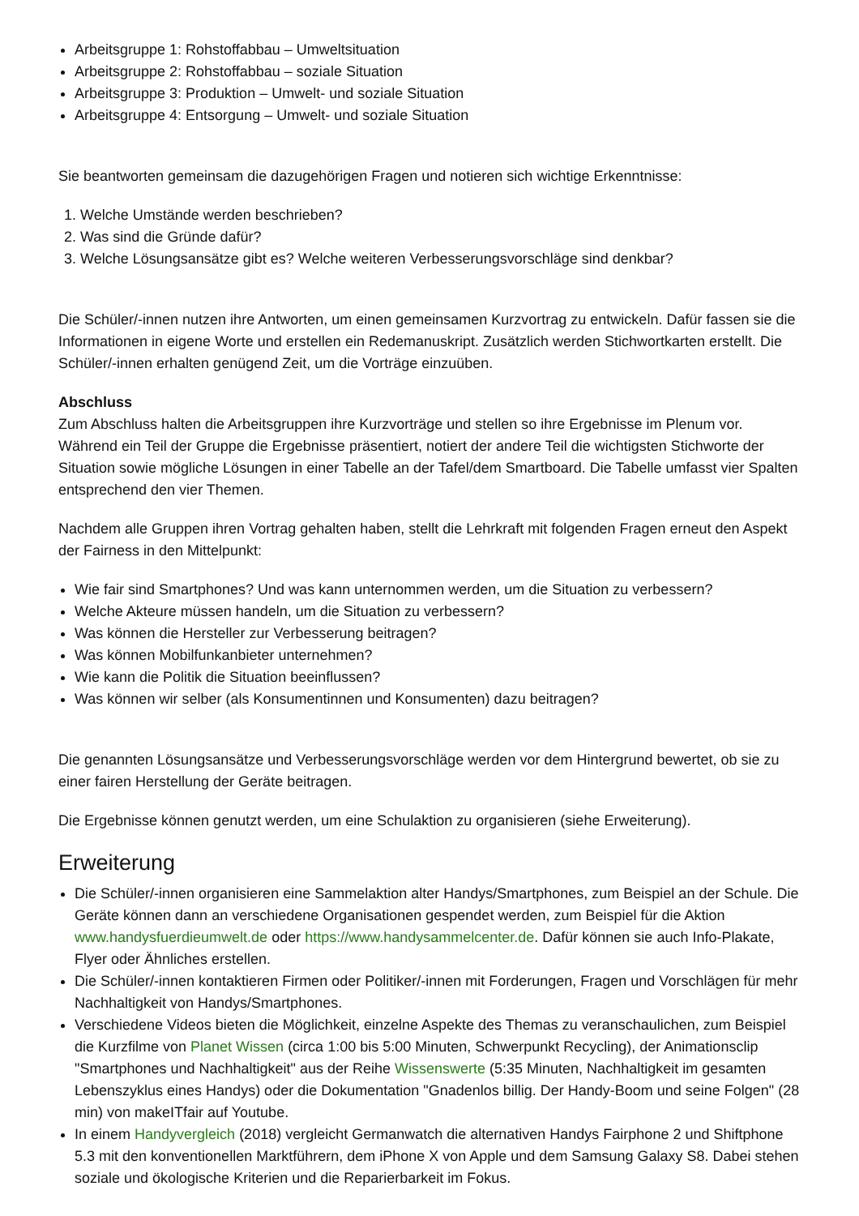Arbeitsgruppe 1: Rohstoffabbau – Umweltsituation
Arbeitsgruppe 2: Rohstoffabbau – soziale Situation
Arbeitsgruppe 3: Produktion – Umwelt- und soziale Situation
Arbeitsgruppe 4: Entsorgung – Umwelt- und soziale Situation
Sie beantworten gemeinsam die dazugehörigen Fragen und notieren sich wichtige Erkenntnisse:
1. Welche Umstände werden beschrieben?
2. Was sind die Gründe dafür?
3. Welche Lösungsansätze gibt es? Welche weiteren Verbesserungsvorschläge sind denkbar?
Die Schüler/-innen nutzen ihre Antworten, um einen gemeinsamen Kurzvortrag zu entwickeln. Dafür fassen sie die Informationen in eigene Worte und erstellen ein Redemanuskript. Zusätzlich werden Stichwortkarten erstellt. Die Schüler/-innen erhalten genügend Zeit, um die Vorträge einzuüben.
Abschluss
Zum Abschluss halten die Arbeitsgruppen ihre Kurzvorträge und stellen so ihre Ergebnisse im Plenum vor. Während ein Teil der Gruppe die Ergebnisse präsentiert, notiert der andere Teil die wichtigsten Stichworte der Situation sowie mögliche Lösungen in einer Tabelle an der Tafel/dem Smartboard. Die Tabelle umfasst vier Spalten entsprechend den vier Themen.
Nachdem alle Gruppen ihren Vortrag gehalten haben, stellt die Lehrkraft mit folgenden Fragen erneut den Aspekt der Fairness in den Mittelpunkt:
Wie fair sind Smartphones? Und was kann unternommen werden, um die Situation zu verbessern?
Welche Akteure müssen handeln, um die Situation zu verbessern?
Was können die Hersteller zur Verbesserung beitragen?
Was können Mobilfunkanbieter unternehmen?
Wie kann die Politik die Situation beeinflussen?
Was können wir selber (als Konsumentinnen und Konsumenten) dazu beitragen?
Die genannten Lösungsansätze und Verbesserungsvorschläge werden vor dem Hintergrund bewertet, ob sie zu einer fairen Herstellung der Geräte beitragen.
Die Ergebnisse können genutzt werden, um eine Schulaktion zu organisieren (siehe Erweiterung).
Erweiterung
Die Schüler/-innen organisieren eine Sammelaktion alter Handys/Smartphones, zum Beispiel an der Schule. Die Geräte können dann an verschiedene Organisationen gespendet werden, zum Beispiel für die Aktion www.handysfuerdieumwelt.de oder https://www.handysammelcenter.de. Dafür können sie auch Info-Plakate, Flyer oder Ähnliches erstellen.
Die Schüler/-innen kontaktieren Firmen oder Politiker/-innen mit Forderungen, Fragen und Vorschlägen für mehr Nachhaltigkeit von Handys/Smartphones.
Verschiedene Videos bieten die Möglichkeit, einzelne Aspekte des Themas zu veranschaulichen, zum Beispiel die Kurzfilme von Planet Wissen (circa 1:00 bis 5:00 Minuten, Schwerpunkt Recycling), der Animationsclip "Smartphones und Nachhaltigkeit" aus der Reihe Wissenswerte (5:35 Minuten, Nachhaltigkeit im gesamten Lebenszyklus eines Handys) oder die Dokumentation "Gnadenlos billig. Der Handy-Boom und seine Folgen" (28 min) von makeITfair auf Youtube.
In einem Handyvergleich (2018) vergleicht Germanwatch die alternativen Handys Fairphone 2 und Shiftphone 5.3 mit den konventionellen Marktführern, dem iPhone X von Apple und dem Samsung Galaxy S8. Dabei stehen soziale und ökologische Kriterien und die Reparierbarkeit im Fokus.